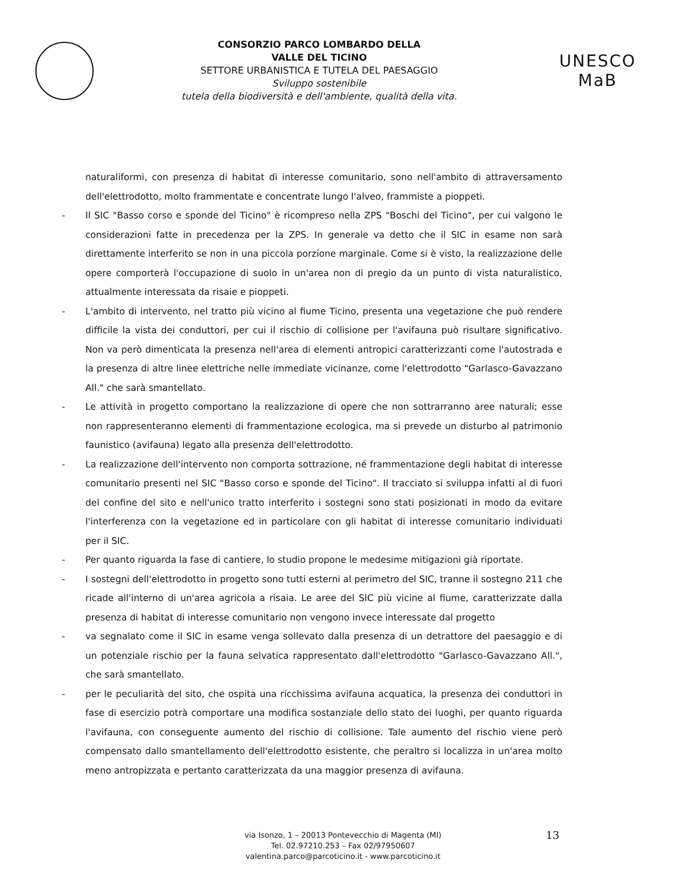CONSORZIO PARCO LOMBARDO DELLA
VALLE DEL TICINO
SETTORE URBANISTICA E TUTELA DEL PAESAGGIO
Sviluppo sostenibile
tutela della biodiversità e dell'ambiente, qualità della vita.
UNESCO MaB
naturaliformi, con presenza di habitat di interesse comunitario, sono nell'ambito di attraversamento dell'elettrodotto, molto frammentate e concentrate lungo l'alveo, frammiste a pioppeti.
- Il SIC "Basso corso e sponde del Ticino" è ricompreso nella ZPS "Boschi del Ticino", per cui valgono le considerazioni fatte in precedenza per la ZPS. In generale va detto che il SIC in esame non sarà direttamente interferito se non in una piccola porzione marginale. Come si è visto, la realizzazione delle opere comporterà l'occupazione di suolo in un'area non di pregio da un punto di vista naturalistico, attualmente interessata da risaie e pioppeti.
- L'ambito di intervento, nel tratto più vicino al fiume Ticino, presenta una vegetazione che può rendere difficile la vista dei conduttori, per cui il rischio di collisione per l'avifauna può risultare significativo. Non va però dimenticata la presenza nell'area di elementi antropici caratterizzanti come l'autostrada e la presenza di altre linee elettriche nelle immediate vicinanze, come l'elettrodotto "Garlasco-Gavazzano All." che sarà smantellato.
- Le attività in progetto comportano la realizzazione di opere che non sottrarranno aree naturali; esse non rappresenteranno elementi di frammentazione ecologica, ma si prevede un disturbo al patrimonio faunistico (avifauna) legato alla presenza dell'elettrodotto.
- La realizzazione dell'intervento non comporta sottrazione, né frammentazione degli habitat di interesse comunitario presenti nel SIC "Basso corso e sponde del Ticino". Il tracciato si sviluppa infatti al di fuori del confine del sito e nell'unico tratto interferito i sostegni sono stati posizionati in modo da evitare l'interferenza con la vegetazione ed in particolare con gli habitat di interesse comunitario individuati per il SIC.
- Per quanto riguarda la fase di cantiere, lo studio propone le medesime mitigazioni già riportate.
- I sostegni dell'elettrodotto in progetto sono tutti esterni al perimetro del SIC, tranne il sostegno 211 che ricade all'interno di un'area agricola a risaia. Le aree del SIC più vicine al fiume, caratterizzate dalla presenza di habitat di interesse comunitario non vengono invece interessate dal progetto
- va segnalato come il SIC in esame venga sollevato dalla presenza di un detrattore del paesaggio e di un potenziale rischio per la fauna selvatica rappresentato dall'elettrodotto "Garlasco-Gavazzano All.", che sarà smantellato.
- per le peculiarità del sito, che ospita una ricchissima avifauna acquatica, la presenza dei conduttori in fase di esercizio potrà comportare una modifica sostanziale dello stato dei luoghi, per quanto riguarda l'avifauna, con conseguente aumento del rischio di collisione. Tale aumento del rischio viene però compensato dallo smantellamento dell'elettrodotto esistente, che peraltro si localizza in un'area molto meno antropizzata e pertanto caratterizzata da una maggior presenza di avifauna.
via Isonzo, 1 – 20013 Pontevecchio di Magenta (MI)
Tel. 02.97210.253 – Fax 02/97950607
valentina.parco@parcoticino.it - www.parcoticino.it
13